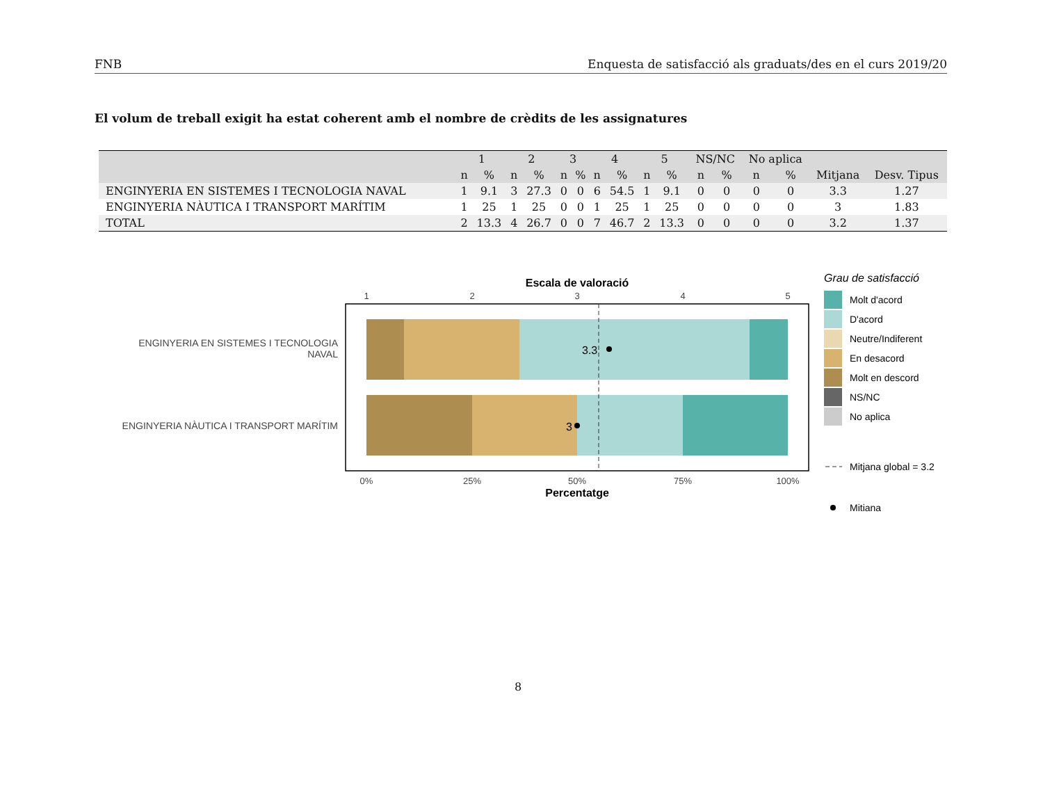FNB Enquesta de satisfacció als graduats/des en el curs 2019/20
El volum de treball exigit ha estat coherent amb el nombre de crèdits de les assignatures
| | 1 | | 2 | | 3 | | 4 | | 5 | | NS/NC | | No aplica | | | |
| --- | --- | --- | --- | --- | --- | --- | --- | --- | --- | --- | --- | --- | --- | --- | --- | --- |
| | n | % | n | % | n | % | n | % | n | % | n | % | n | % | Mitjana | Desv. Tipus |
| ENGINYERIA EN SISTEMES I TECNOLOGIA NAVAL | 1 | 9.1 | 3 | 27.3 | 0 | 0 | 6 | 54.5 | 1 | 9.1 | 0 | 0 | 0 | 0 | 3.3 | 1.27 |
| ENGINYERIA NÀUTICA I TRANSPORT MARÍTIM | 1 | 25 | 1 | 25 | 0 | 0 | 1 | 25 | 1 | 25 | 0 | 0 | 0 | 0 | 3 | 1.83 |
| TOTAL | 2 | 13.3 | 4 | 26.7 | 0 | 0 | 7 | 46.7 | 2 | 13.3 | 0 | 0 | 0 | 0 | 3.2 | 1.37 |
Escala de valoració
1
2
3
4
5
3.3
3
ENGINYERIA EN SISTEMES I TECNOLOGIA
NAVAL
ENGINYERIA NÀUTICA I TRANSPORT MARÍTIM
0%
25%
50%
75%
100%
Percentatge
Grau de satisfacció
Molt d'acord
D'acord
Neutre/Indiferent
En desacord
Molt en descord
NS/NC
No aplica
Mitjana global = 3.2
Mitiana
8